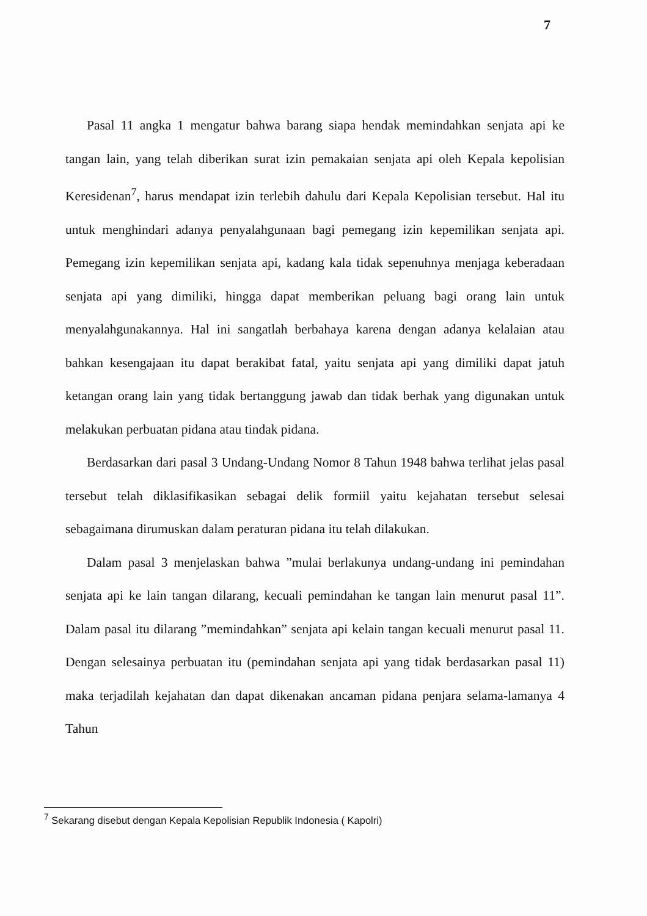7
Pasal 11 angka 1 mengatur bahwa barang siapa hendak memindahkan senjata api ke tangan lain, yang telah diberikan surat izin pemakaian senjata api oleh Kepala kepolisian Keresidenan<sup>7</sup>, harus mendapat izin terlebih dahulu dari Kepala Kepolisian tersebut. Hal itu untuk menghindari adanya penyalahgunaan bagi pemegang izin kepemilikan senjata api. Pemegang izin kepemilikan senjata api, kadang kala tidak sepenuhnya menjaga keberadaan senjata api yang dimiliki, hingga dapat memberikan peluang bagi orang lain untuk menyalahgunakannya. Hal ini sangatlah berbahaya karena dengan adanya kelalaian atau bahkan kesengajaan itu dapat berakibat fatal, yaitu senjata api yang dimiliki dapat jatuh ketangan orang lain yang tidak bertanggung jawab dan tidak berhak yang digunakan untuk melakukan perbuatan pidana atau tindak pidana.
Berdasarkan dari pasal 3 Undang-Undang Nomor 8 Tahun 1948 bahwa terlihat jelas pasal tersebut telah diklasifikasikan sebagai delik formiil yaitu kejahatan tersebut selesai sebagaimana dirumuskan dalam peraturan pidana itu telah dilakukan.
Dalam pasal 3 menjelaskan bahwa ”mulai berlakunya undang-undang ini pemindahan senjata api ke lain tangan dilarang, kecuali pemindahan ke tangan lain menurut pasal 11”. Dalam pasal itu dilarang ”memindahkan” senjata api kelain tangan kecuali menurut pasal 11. Dengan selesainya perbuatan itu (pemindahan senjata api yang tidak berdasarkan pasal 11) maka terjadilah kejahatan dan dapat dikenakan ancaman pidana penjara selama-lamanya 4 Tahun
<sup>7</sup> Sekarang disebut dengan Kepala Kepolisian Republik Indonesia ( Kapolri)